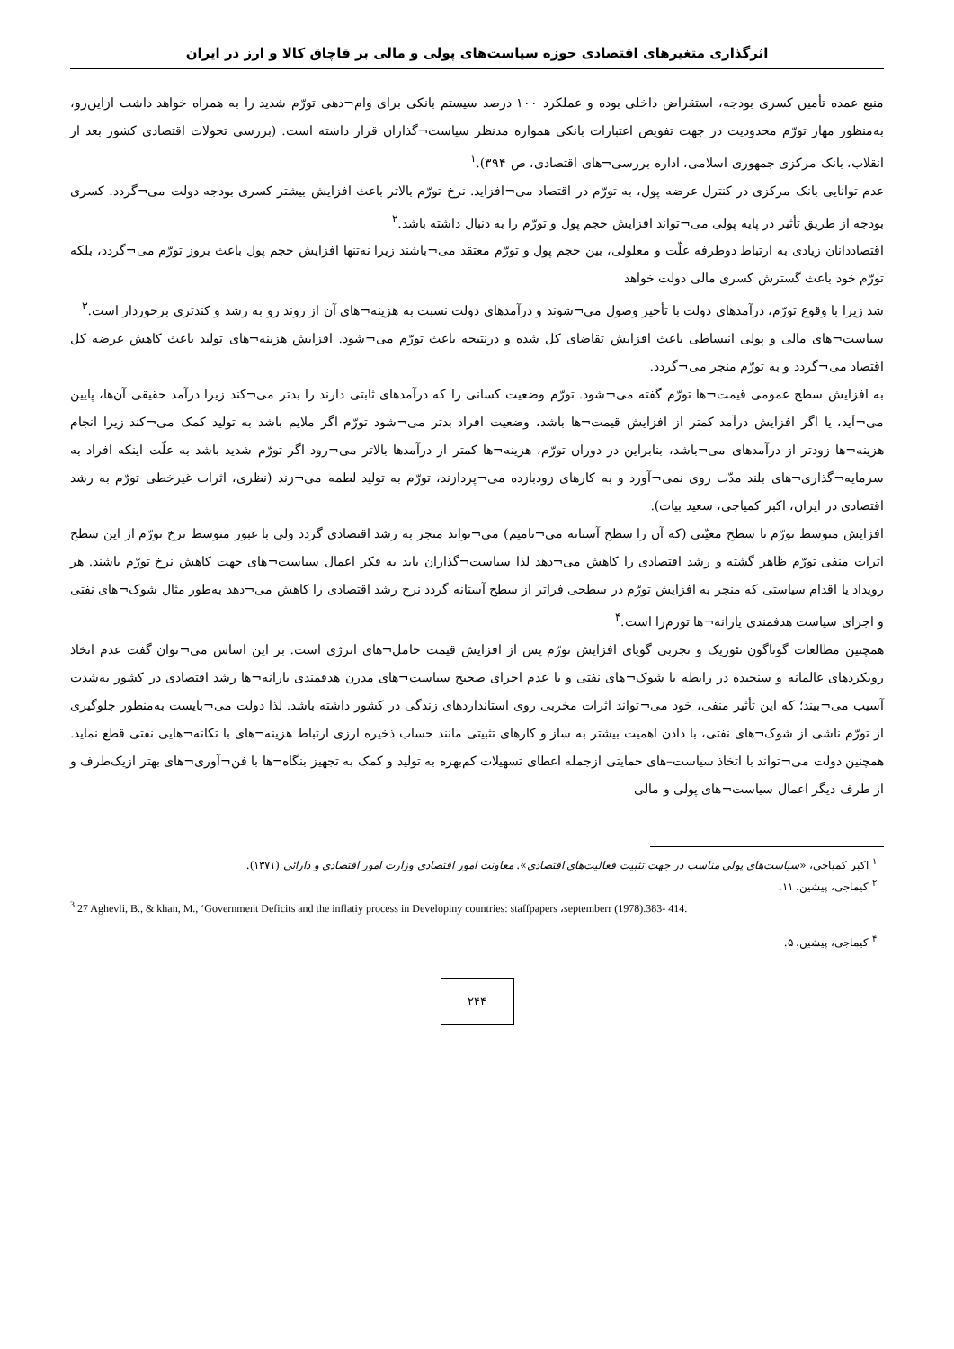اثرگذاری متغیرهای اقتصادی حوزه سیاست‌های پولی و مالی بر قاچاق کالا و ارز در ایران
منبع عمده تأمین کسری بودجه، استقراض داخلی بوده و عملکرد ۱۰۰ درصد سیستم بانکی برای وام¬دهی تورّم شدید را به همراه خواهد داشت ازاین‌رو، به‌منظور مهار تورّم محدودیت در جهت تفویض اعتبارات بانکی همواره مدنظر سیاست¬گذاران قرار داشته است. (بررسی تحولات اقتصادی کشور بعد از انقلاب، بانک مرکزی جمهوری اسلامی، اداره بررسی¬های اقتصادی، ص ۳۹۴).<sup>۱</sup>
عدم توانایی بانک مرکزی در کنترل عرضه پول، به تورّم در اقتصاد می¬افزاید. نرخ تورّم بالاتر باعث افزایش بیشتر کسری بودجه دولت می¬گردد. کسری بودجه از طریق تأثیر در پایه پولی می¬تواند افزایش حجم پول و تورّم را به دنبال داشته باشد.<sup>۲</sup>
اقتصاددانان زیادی به ارتباط دوطرفه علّت و معلولی، بین حجم پول و تورّم معتقد می¬باشند زیرا نه‌تنها افزایش حجم پول باعث بروز تورّم می¬گردد، بلکه تورّم خود باعث گسترش کسری مالی دولت خواهد
شد زیرا با وقوع تورّم، درآمدهای دولت با تأخیر وصول می¬شوند و درآمدهای دولت نسبت به هزینه¬های آن از روند رو به رشد و کندتری برخوردار است.<sup>۳</sup>
سیاست¬های مالی و پولی انبساطی باعث افزایش تقاضای کل شده و درنتیجه باعث تورّم می¬شود. افزایش هزینه¬های تولید باعث کاهش عرضه کل اقتصاد می¬گردد و به تورّم منجر می¬گردد.
به افزایش سطح عمومی قیمت¬ها تورّم گفته می¬شود. تورّم وضعیت کسانی را که درآمدهای ثابتی دارند را بدتر می¬کند زیرا درآمد حقیقی آن‌ها، پایین می¬آید، یا اگر افزایش درآمد کمتر از افزایش قیمت¬ها باشد، وضعیت افراد بدتر می¬شود تورّم اگر ملایم باشد به تولید کمک می¬کند زیرا انجام هزینه¬ها زودتر از درآمدهای می¬باشد، بنابراین در دوران تورّم، هزینه¬ها کمتر از درآمدها بالاتر می¬رود اگر تورّم شدید باشد به علّت اینکه افراد به سرمایه¬گذاری¬های بلند مدّت روی نمی¬آورد و به کارهای زودبازده می¬پردازند، تورّم به تولید لطمه می¬زند (نظری، اثرات غیرخطی تورّم به رشد اقتصادی در ایران، اکبر کمیاجی، سعید بیات).
افزایش متوسط تورّم تا سطح معیّنی (که آن را سطح آستانه می¬نامیم) می¬تواند منجر به رشد اقتصادی گردد ولی با عبور متوسط نرخ تورّم از این سطح اثرات منفی تورّم ظاهر گشته و رشد اقتصادی را کاهش می¬دهد لذا سیاست¬گذاران باید به فکر اعمال سیاست¬های جهت کاهش نرخ تورّم باشند. هر رویداد یا اقدام سیاستی که منجر به افزایش تورّم در سطحی فراتر از سطح آستانه گردد نرخ رشد اقتصادی را کاهش می¬دهد به‌طور مثال شوک¬های نفتی و اجرای سیاست هدفمندی یارانه¬ها تورم‌زا است.<sup>۴</sup>
همچنین مطالعات گوناگون تئوریک و تجربی گویای افزایش تورّم پس از افزایش قیمت حامل¬های انرژی است. بر این اساس می¬توان گفت عدم اتخاذ رویکردهای عالمانه و سنجیده در رابطه با شوک¬های نفتی و یا عدم اجرای صحیح سیاست¬های مدرن هدفمندی یارانه¬ها رشد اقتصادی در کشور به‌شدت آسیب می¬بیند؛ که این تأثیر منفی، خود می¬تواند اثرات مخربی روی استانداردهای زندگی در کشور داشته باشد. لذا دولت می¬بایست به‌منظور جلوگیری از تورّم ناشی از شوک¬های نفتی، با دادن اهمیت بیشتر به ساز و کارهای تثبیتی مانند حساب ذخیره ارزی ارتباط هزینه¬های با تکانه¬هایی نفتی قطع نماید. همچنین دولت می¬تواند با اتخاذ سیاست–های حمایتی ازجمله اعطای تسهیلات کم‌بهره به تولید و کمک به تجهیز بنگاه¬ها با فن¬آوری¬های بهتر ازیک‌طرف و از طرف دیگر اعمال سیاست¬های پولی و مالی
<sup>۱</sup> اکبر کمیاجی، «سیاست‌های پولی مناسب در جهت تثبیت فعالیت‌های اقتصادی». معاونت امور اقتصادی وزارت امور اقتصادی و دارائی (۱۳۷۱).
<sup>۲</sup> کیماجی، پیشین، ۱۱.
<sup>3</sup> 27 Aghevli, B., & khan, M., ‘Government Deficits and the inflatiy process in Developiny countries: staffpapers ،septemberr (1978).383- 414.
<sup>۴</sup> کیماجی، پیشین، ۵.
۲۴۴